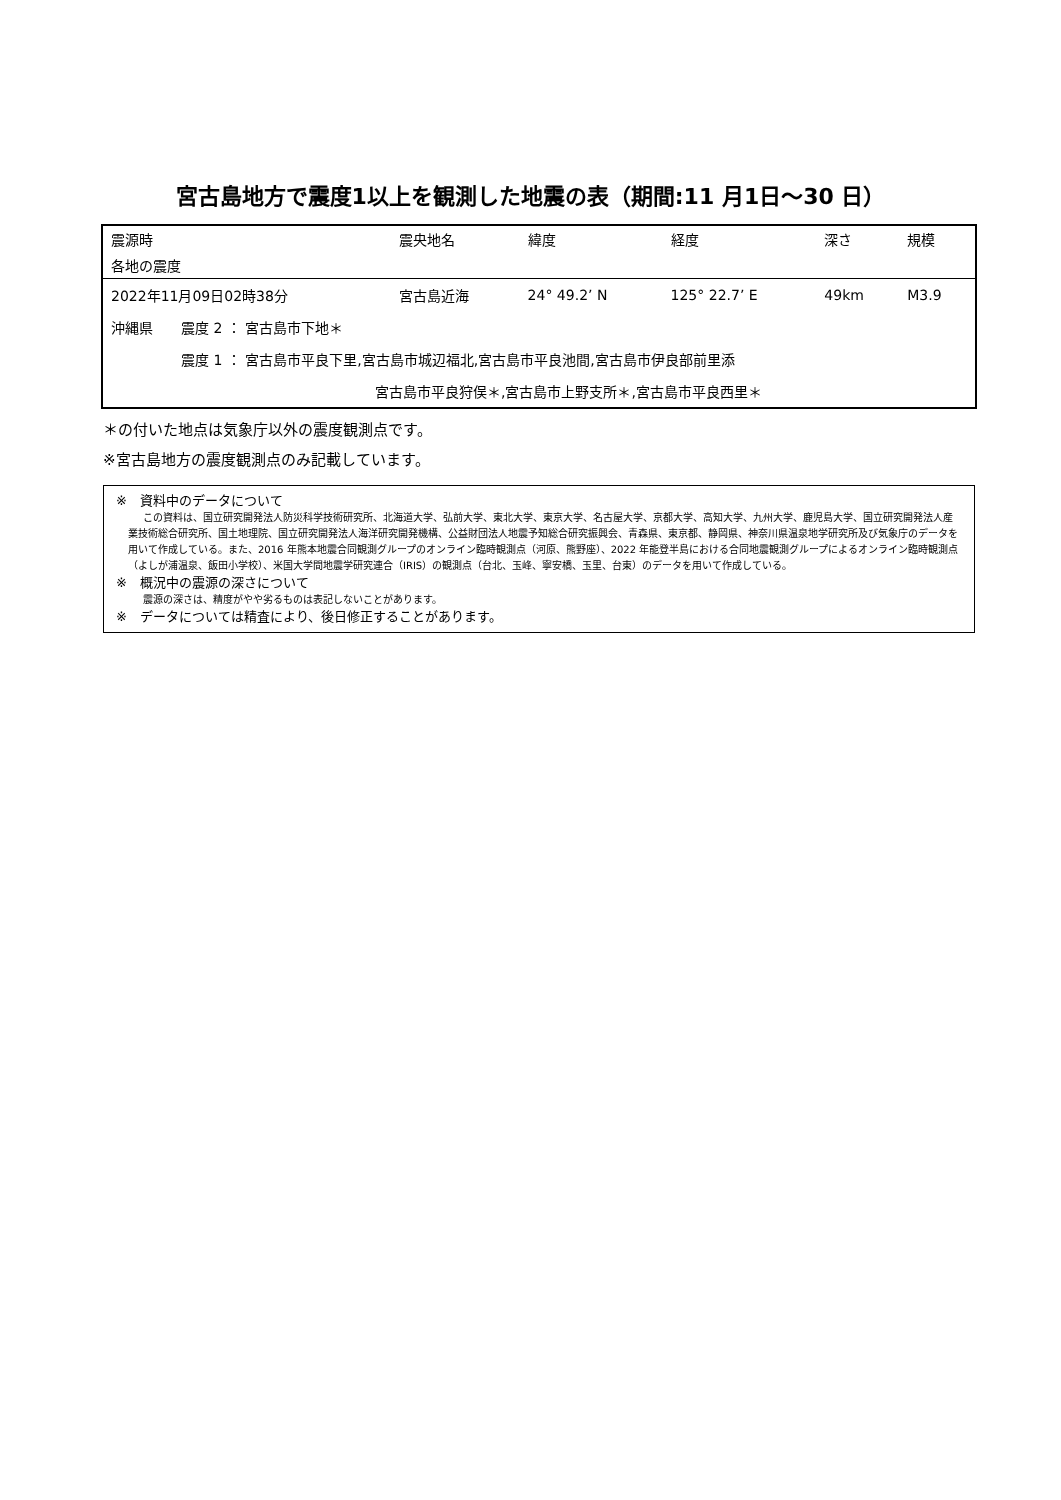宮古島地方で震度1以上を観測した地震の表（期間:11 月1日～30 日）
| 震源時 | 震央地名 | 緯度 | 経度 | 深さ | 規模 |
| --- | --- | --- | --- | --- | --- |
| 各地の震度 | | | | | |
| 2022年11月09日02時38分 | 宮古島近海 | 24° 49.2’ N | 125° 22.7’ E | 49km | M3.9 |
| 沖縄県 震度 2 ： 宮古島市下地＊ | | | | | |
| 震度 1 ： 宮古島市平良下里,宮古島市城辺福北,宮古島市平良池間,宮古島市伊良部前里添 | | | | | |
| 宮古島市平良狩俣＊,宮古島市上野支所＊,宮古島市平良西里＊ | | | | | |
＊の付いた地点は気象庁以外の震度観測点です。
※宮古島地方の震度観測点のみ記載しています。
※　資料中のデータについて
この資料は、国立研究開発法人防災科学技術研究所、北海道大学、弘前大学、東北大学、東京大学、名古屋大学、京都大学、高知大学、九州大学、鹿児島大学、国立研究開発法人産業技術総合研究所、国土地理院、国立研究開発法人海洋研究開発機構、公益財団法人地震予知総合研究振興会、青森県、東京都、静岡県、神奈川県温泉地学研究所及び気象庁のデータを用いて作成している。また、2016 年熊本地震合同観測グループのオンライン臨時観測点（河原、熊野座）、2022 年能登半島における合同地震観測グループによるオンライン臨時観測点（よしが浦温泉、飯田小学校）、米国大学間地震学研究連合（IRIS）の観測点（台北、玉峰、寧安橋、玉里、台東）のデータを用いて作成している。
※　概況中の震源の深さについて
震源の深さは、精度がやや劣るものは表記しないことがあります。
※　データについては精査により、後日修正することがあります。